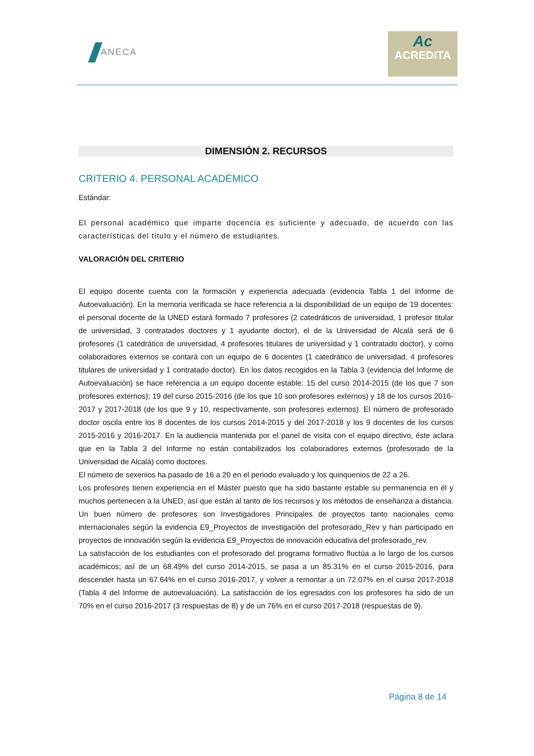ANECA
Ac
ACREDITA
DIMENSIÓN 2. RECURSOS
CRITERIO 4. PERSONAL ACADÉMICO
Estándar:
El personal académico que imparte docencia es suficiente y adecuado, de acuerdo con las características del título y el número de estudiantes.
VALORACIÓN DEL CRITERIO
El equipo docente cuenta con la formación y experiencia adecuada (evidencia Tabla 1 del Informe de Autoevaluación). En la memoria verificada se hace referencia a la disponibilidad de un equipo de 19 docentes: el personal docente de la UNED estará formado 7 profesores (2 catedráticos de universidad, 1 profesor titular de universidad, 3 contratados doctores y 1 ayudante doctor), el de la Universidad de Alcalá será de 6 profesores (1 catedrático de universidad, 4 profesores titulares de universidad y 1 contratado doctor), y como colaboradores externos se contará con un equipo de 6 docentes (1 catedrático de universidad, 4 profesores titulares de universidad y 1 contratado doctor). En los datos recogidos en la Tabla 3 (evidencia del Informe de Autoevaluación) se hace referencia a un equipo docente estable: 15 del curso 2014-2015 (de los que 7 son profesores externos); 19 del curso 2015-2016 (de los que 10 son profesores externos) y 18 de los cursos 2016-2017 y 2017-2018 (de los que 9 y 10, respectivamente, son profesores externos). El número de profesorado doctor oscila entre los 8 docentes de los cursos 2014-2015 y del 2017-2018 y los 9 docentes de los cursos 2015-2016 y 2016-2017. En la audiencia mantenida por el panel de visita con el equipo directivo, éste aclara que en la Tabla 3 del Informe no están contabilizados los colaboradores externos (profesorado de la Universidad de Alcalá) como doctores.
El número de sexenios ha pasado de 16 a 20 en el periodo evaluado y los quinquenios de 22 a 26.
Los profesores tienen experiencia en el Máster puesto que ha sido bastante estable su permanencia en él y muchos pertenecen a la UNED, así que están al tanto de los recursos y los métodos de enseñanza a distancia. Un buen número de profesores son Investigadores Principales de proyectos tanto nacionales como internacionales según la evidencia E9_Proyectos de investigación del profesorado_Rev y han participado en proyectos de innovación según la evidencia E9_Proyectos de innovación educativa del profesorado_rev.
La satisfacción de los estudiantes con el profesorado del programa formativo fluctúa a lo largo de los cursos académicos; así de un 68.49% del curso 2014-2015, se pasa a un 85.31% en el curso 2015-2016, para descender hasta un 67.64% en el curso 2016-2017, y volver a remontar a un 72.07% en el curso 2017-2018 (Tabla 4 del Informe de autoevaluación). La satisfacción de los egresados con los profesores ha sido de un 70% en el curso 2016-2017 (3 respuestas de 8) y de un 76% en el curso 2017-2018 (respuestas de 9).
Página 8 de 14